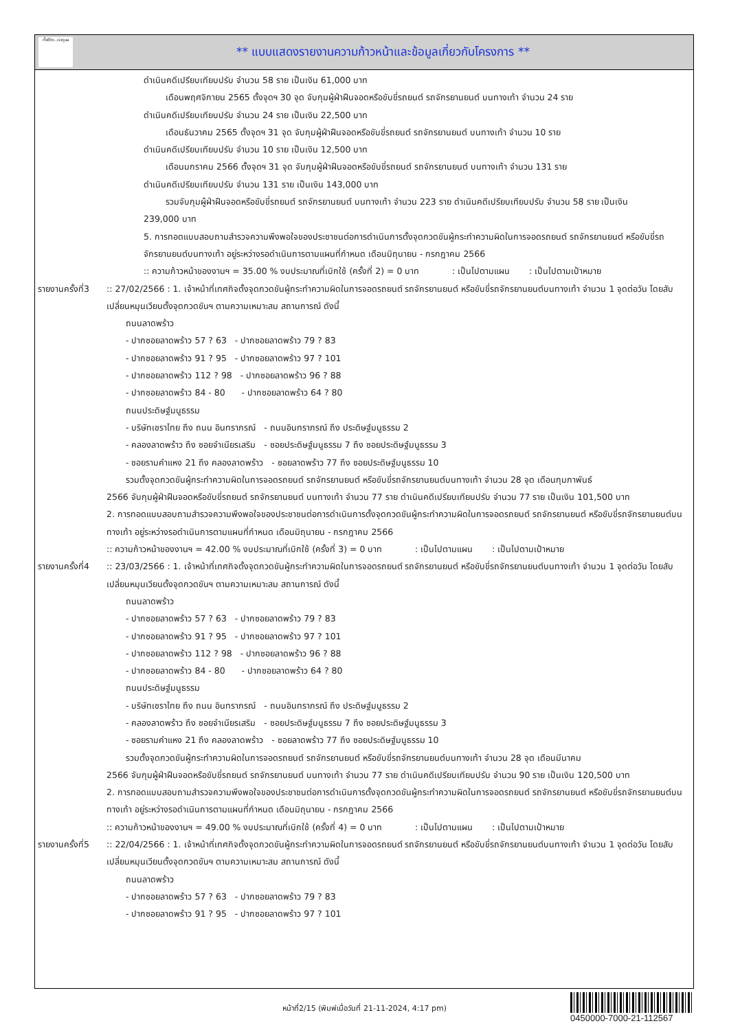ทั้งชีวิต..เราดูแล
** แบบแสดงรายงานความก้าวหน้าและข้อมูลเกี่ยวกับโครงการ **
ดำเนินคดีเปรียบเทียบปรับ จำนวน 58 ราย เป็นเงิน 61,000 บาท
เดือนพฤศจิกายน 2565 ตั้งจุดฯ 30 จุด จับกุมผู้ฝ่าฝืนจอดหรือขับขี่รถยนต์ รถจักรยานยนต์ บนทางเท้า จำนวน 24 ราย
ดำเนินคดีเปรียบเทียบปรับ จำนวน 24 ราย เป็นเงิน 22,500 บาท
เดือนธันวาคม 2565 ตั้งจุดฯ 31 จุด จับกุมผู้ฝ่าฝืนจอดหรือขับขี่รถยนต์ รถจักรยานยนต์ บนทางเท้า จำนวน 10 ราย
ดำเนินคดีเปรียบเทียบปรับ จำนวน 10 ราย เป็นเงิน 12,500 บาท
เดือนมกราคม 2566 ตั้งจุดฯ 31 จุด จับกุมผู้ฝ่าฝืนจอดหรือขับขี่รถยนต์ รถจักรยานยนต์ บนทางเท้า จำนวน 131 ราย
ดำเนินคดีเปรียบเทียบปรับ จำนวน 131 ราย เป็นเงิน 143,000 บาท
รวมจับกุมผู้ฝ่าฝืนจอดหรือขับขี่รถยนต์ รถจักรยานยนต์ บนทางเท้า จำนวน 223 ราย ดำเนินคดีเปรียบเทียบปรับ จำนวน 58 ราย เป็นเงิน
239,000 บาท
5. การทอดแบบสอบถามสำรวจความพึงพอใจของประชาชนต่อการดำเนินการตั้งจุดกวดขันผู้กระทำความผิดในการจอดรถยนต์ รถจักรยานยนต์ หรือขับขี่รถจักรยานยนต์บนทางเท้า อยู่ระหว่างรอดำเนินการตามแผนที่กำหนด เดือนมิถุนายน - กรกฎาคม 2566
:: ความก้าวหน้าของงานฯ = 35.00 % งบประมาณที่เบิกใช้ (ครั้งที่ 2) = 0 บาท : เป็นไปตามแผน : เป็นไปตามเป้าหมาย
รายงานครั้งที่3
:: 27/02/2566 : 1. เจ้าหน้าที่เทศกิจตั้งจุดกวดขันผู้กระทำความผิดในการจอดรถยนต์ รถจักรยานยนต์ หรือขับขี่รถจักรยานยนต์บนทางเท้า จำนวน 1 จุดต่อวัน โดยสับเปลี่ยนหมุนเวียนตั้งจุดกวดขันฯ ตามความเหมาะสม สถานการณ์ ดังนี้
ถนนลาดพร้าว
- ปากซอยลาดพร้าว 57 ? 63 - ปากซอยลาดพร้าว 79 ? 83
- ปากซอยลาดพร้าว 91 ? 95 - ปากซอยลาดพร้าว 97 ? 101
- ปากซอยลาดพร้าว 112 ? 98 - ปากซอยลาดพร้าว 96 ? 88
- ปากซอยลาดพร้าว 84 - 80 - ปากซอยลาดพร้าว 64 ? 80
ถนนประดิษฐ์มนูธรรม
- บริษัทเชราไทย ถึง ถนน อินทราภรณ์ - ถนนอินทราภรณ์ ถึง ประดิษฐ์มนูธรรม 2
- คลองลาดพร้าว ถึง ซอยจำเนียรเสริม - ซอยประดิษฐ์มนูธรรม 7 ถึง ซอยประดิษฐ์มนูธรรม 3
- ซอยรามคำแหง 21 ถึง คลองลาดพร้าว - ซอยลาดพร้าว 77 ถึง ซอยประดิษฐ์มนูธรรม 10
รวมตั้งจุดกวดขันผู้กระทำความผิดในการจอดรถยนต์ รถจักรยานยนต์ หรือขับขี่รถจักรยานยนต์บนทางเท้า จำนวน 28 จุด เดือนกุมภาพันธ์
2566 จับกุมผู้ฝ่าฝืนจอดหรือขับขี่รถยนต์ รถจักรยานยนต์ บนทางเท้า จำนวน 77 ราย ดำเนินคดีเปรียบเทียบปรับ จำนวน 77 ราย เป็นเงิน 101,500 บาท
2. การทอดแบบสอบถามสำรวจความพึงพอใจของประชาชนต่อการดำเนินการตั้งจุดกวดขันผู้กระทำความผิดในการจอดรถยนต์ รถจักรยานยนต์ หรือขับขี่รถจักรยานยนต์บนทางเท้า อยู่ระหว่างรอดำเนินการตามแผนที่กำหนด เดือนมิถุนายน - กรกฎาคม 2566
:: ความก้าวหน้าของงานฯ = 42.00 % งบประมาณที่เบิกใช้ (ครั้งที่ 3) = 0 บาท : เป็นไปตามแผน : เป็นไปตามเป้าหมาย
รายงานครั้งที่4
:: 23/03/2566 : 1. เจ้าหน้าที่เทศกิจตั้งจุดกวดขันผู้กระทำความผิดในการจอดรถยนต์ รถจักรยานยนต์ หรือขับขี่รถจักรยานยนต์บนทางเท้า จำนวน 1 จุดต่อวัน โดยสับเปลี่ยนหมุนเวียนตั้งจุดกวดขันฯ ตามความเหมาะสม สถานการณ์ ดังนี้
ถนนลาดพร้าว
- ปากซอยลาดพร้าว 57 ? 63 - ปากซอยลาดพร้าว 79 ? 83
- ปากซอยลาดพร้าว 91 ? 95 - ปากซอยลาดพร้าว 97 ? 101
- ปากซอยลาดพร้าว 112 ? 98 - ปากซอยลาดพร้าว 96 ? 88
- ปากซอยลาดพร้าว 84 - 80 - ปากซอยลาดพร้าว 64 ? 80
ถนนประดิษฐ์มนูธรรม
- บริษัทเชราไทย ถึง ถนน อินทราภรณ์ - ถนนอินทราภรณ์ ถึง ประดิษฐ์มนูธรรม 2
- คลองลาดพร้าว ถึง ซอยจำเนียรเสริม - ซอยประดิษฐ์มนูธรรม 7 ถึง ซอยประดิษฐ์มนูธรรม 3
- ซอยรามคำแหง 21 ถึง คลองลาดพร้าว - ซอยลาดพร้าว 77 ถึง ซอยประดิษฐ์มนูธรรม 10
รวมตั้งจุดกวดขันผู้กระทำความผิดในการจอดรถยนต์ รถจักรยานยนต์ หรือขับขี่รถจักรยานยนต์บนทางเท้า จำนวน 28 จุด เดือนมีนาคม
2566 จับกุมผู้ฝ่าฝืนจอดหรือขับขี่รถยนต์ รถจักรยานยนต์ บนทางเท้า จำนวน 77 ราย ดำเนินคดีเปรียบเทียบปรับ จำนวน 90 ราย เป็นเงิน 120,500 บาท
2. การทอดแบบสอบถามสำรวจความพึงพอใจของประชาชนต่อการดำเนินการตั้งจุดกวดขันผู้กระทำความผิดในการจอดรถยนต์ รถจักรยานยนต์ หรือขับขี่รถจักรยานยนต์บนทางเท้า อยู่ระหว่างรอดำเนินการตามแผนที่กำหนด เดือนมิถุนายน - กรกฎาคม 2566
:: ความก้าวหน้าของงานฯ = 49.00 % งบประมาณที่เบิกใช้ (ครั้งที่ 4) = 0 บาท : เป็นไปตามแผน : เป็นไปตามเป้าหมาย
รายงานครั้งที่5
:: 22/04/2566 : 1. เจ้าหน้าที่เทศกิจตั้งจุดกวดขันผู้กระทำความผิดในการจอดรถยนต์ รถจักรยานยนต์ หรือขับขี่รถจักรยานยนต์บนทางเท้า จำนวน 1 จุดต่อวัน โดยสับเปลี่ยนหมุนเวียนตั้งจุดกวดขันฯ ตามความเหมาะสม สถานการณ์ ดังนี้
ถนนลาดพร้าว
- ปากซอยลาดพร้าว 57 ? 63 - ปากซอยลาดพร้าว 79 ? 83
- ปากซอยลาดพร้าว 91 ? 95 - ปากซอยลาดพร้าว 97 ? 101
หน้าที่2/15 (พิมพ์เมื่อวันที่ 21-11-2024, 4:17 pm)
0450000-7000-21-112567